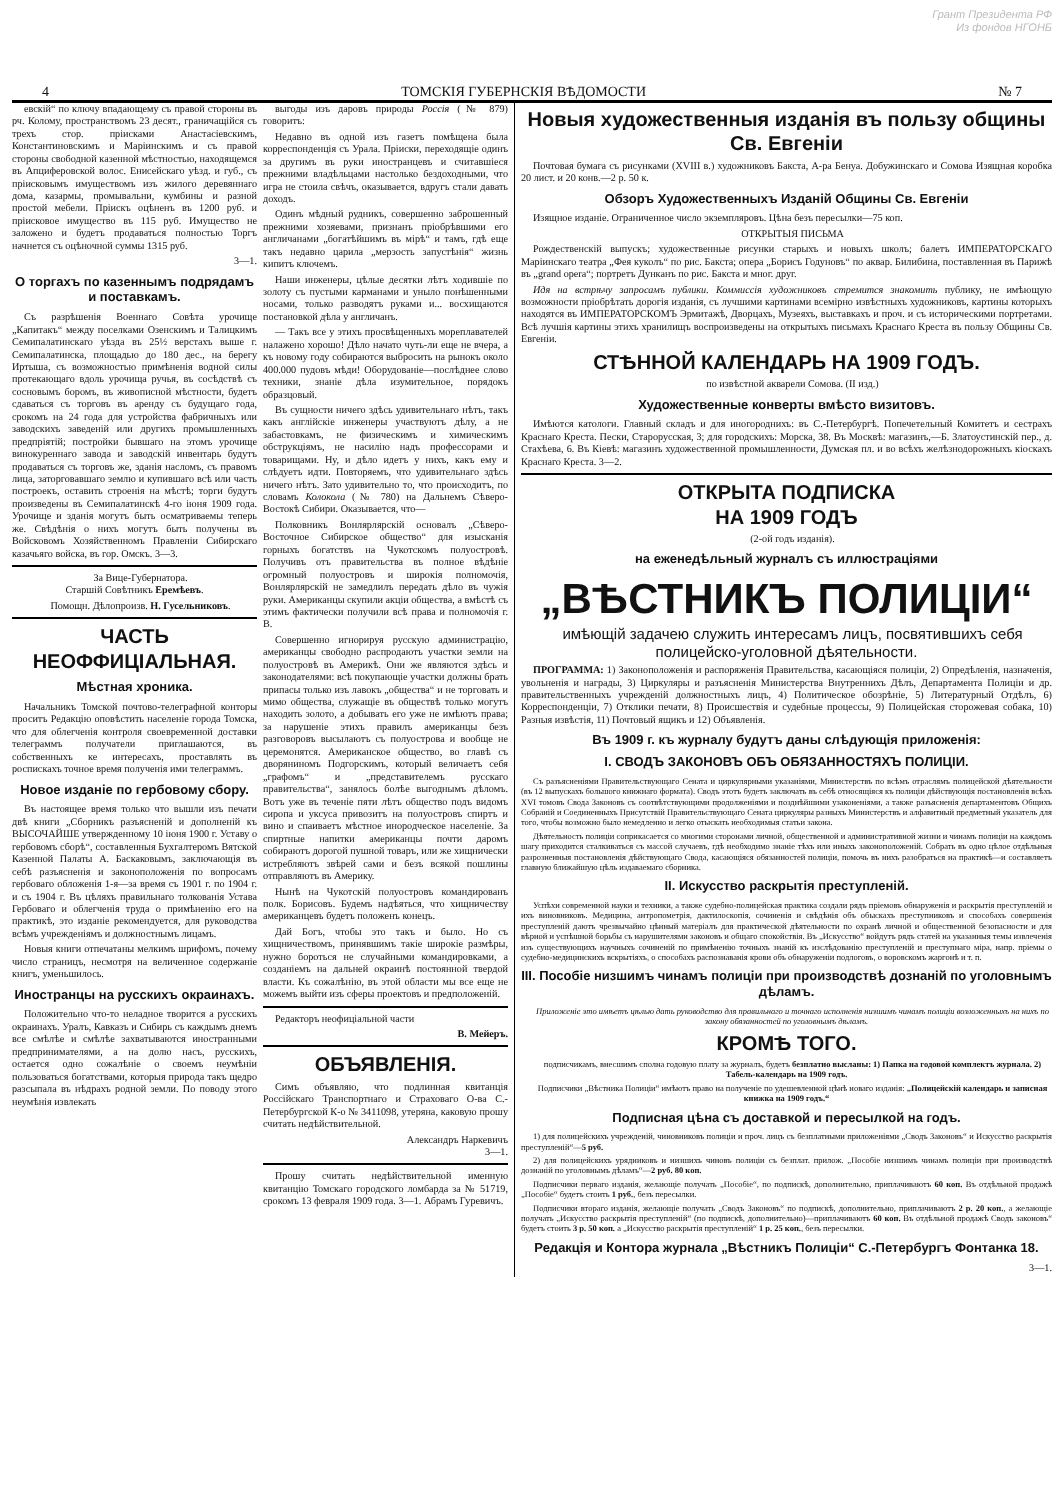Грант Президента РФ
Из фондов НГОНБ
4 ТОМСКІЯ ГУБЕРНСКІЯ ВѢДОМОСТИ № 7
евскій“ по ключу впадающему съ правой стороны въ рч. Колому, пространствомъ 23 десят., граничащійся съ трехъ стор. пріисками Анастасіевскимъ, Константиновскимъ и Маріинскимъ и съ правой стороны свободной казенной мѣстностью, находящемся въ Апциферовской волос. Енисейскаго уѣзд. и губ., съ пріисковымъ имуществомъ изъ жилого деревяннаго дома, казармы, промывальни, кумбины и разной простой мебели. Пріискъ оцѣненъ въ 1200 руб. и пріисковое имущество въ 115 руб. Имущество не заложено и будетъ продаваться полностью Торгъ начнется съ оцѣночной суммы 1315 руб.
3—1.
О торгахъ по казеннымъ подрядамъ и поставкамъ.
Съ разрѣшенія Военнаго Совѣта урочище „Капитакъ“ между поселками Озенскимъ и Талицкимъ Семипалатинскаго уѣзда въ 25½ верстахъ выше г. Семипалатинска, площадью до 180 дес., на берегу Иртыша, съ возможностью примѣненія водной силы протекающаго вдоль урочища ручья, въ сосѣдствѣ съ сосновымъ боромъ, въ живописной мѣстности, будетъ сдаваться съ торговъ въ аренду съ будущаго года, срокомъ на 24 года для устройства фабричныхъ или заводскихъ заведеній или другихъ промышленныхъ предпріятій; постройки бывшаго на этомъ урочище винокуреннаго завода и заводскій инвентарь будутъ продаваться съ торговъ же, зданія насломъ, съ правомъ лица, заторговавшаго землю и купившаго всѣ или часть построекъ, оставить строенія на мѣстѣ; торги будутъ произведены въ Семипалатинскѣ 4-го іюня 1909 года. Урочище и зданія могутъ быть осматриваемы теперь же. Свѣдѣнія о нихъ могутъ быть получены въ Войсковомъ Хозяйственномъ Правленіи Сибирскаго казачьяго войска, въ гор. Омскъ. 3—3.
За Вице-Губернатора.
Старшій Совѣтникъ Еремѣевъ.
Помощн. Дѣлопроизв. Н. Гусельниковъ.
ЧАСТЬ НЕОФФИЦІАЛЬНАЯ.
Мѣстная хроника.
Начальникъ Томской почтово-телеграфной конторы проситъ Редакцію оповѣстить населеніе города Томска, что для облегченія контроля своевременной доставки телеграммъ получатели приглашаются, въ собственныхъ ке интересахъ, проставлять въ роспискахъ точное время полученія ими телеграммъ.
Новое изданіе по гербовому сбору.
Въ настоящее время только что вышли изъ печати двѣ книги „Сборникъ разъясненій и дополненій къ ВЫСОЧАЙШЕ утвержденному 10 іюня 1900 г. Уставу о гербовомъ сборѣ“, составленныя Бухгалтеромъ Вятской Казенной Палаты А. Баскаковымъ, заключающія въ себѣ разъясненія и законоположенія по вопросамъ гербоваго обложенія 1-я—за время съ 1901 г. по 1904 г. и съ 1904 г. Въ цѣляхъ правильнаго толкованія Устава Гербоваго и облегченія труда о примѣненію его на практикѣ, это изданіе рекомендуется, для руководства всѣмъ учрежденіямъ и должностнымъ лицамъ.
Новыя книги отпечатаны мелкимъ шрифомъ, почему число страницъ, несмотря на величенное содержаніе книгъ, уменьшилось.
Иностранцы на русскихъ окраинахъ.
Положительно что-то неладное творится а русскихъ окраинахъ. Уралъ, Кавказъ и Сибирь съ каждымъ днемъ все смѣлѣе и смѣлѣе захватываются иностранными предпринимателями, а на долю насъ, русскихъ, остается одно сожалѣніе о своемъ неумѣніи пользоваться богатствами, которыя природа такъ щедро разсыпала въ нѣдрахъ родной земли. По поводу этого неумѣнія извлекать
выгоды изъ даровъ природы Россія (№ 879) говоритъ:
Недавно въ одной изъ газетъ помѣщена была корреспонденція съ Урала. Пріиски, переходящіе одинъ за другимъ въ руки иностранцевъ и считавшіеся прежними владѣльцами настолько бездоходными, что игра не стоила свѣчъ, оказывается, вдругъ стали давать доходъ.
Одинъ мѣдный рудникъ, совершенно заброшенный прежними хозяевами, признанъ пріобрѣвшими его англичанами „богатѣйшимъ въ мірѣ“ и тамъ, гдѣ еще такъ недавно царила „мерзость запустѣнія“ жизнь кипитъ ключемъ.
Наши инженеры, цѣлые десятки лѣтъ ходившіе по золоту съ пустыми карманами и уныло понѣшенными носами, только разводятъ руками и... восхищаются постановкой дѣла у англичанъ.
— Такъ все у этихъ просвѣщенныхъ мореплавателей налажено хорошо! Дѣло начато чуть-ли еще не вчера, а къ новому году собираются выбросить на рынокъ около 400.000 пудовъ мѣди! Оборудованіе—послѣднее слово техники, знаніе дѣла изумительное, порядокъ образцовый.
Въ сущности ничего здѣсь удивительнаго нѣтъ, такъ какъ англійскіе инженеры участвуютъ дѣлу, а не забастовкамъ, не физическимъ и химическимъ обструкціямъ, не насилію надъ профессорами и товарищами. Ну, и дѣло идетъ у нихъ, какъ ему и слѣдуетъ идти. Повторяемъ, что удивительнаго здѣсь ничего нѣтъ. Зато удивительно то, что происходитъ, по словамъ Колокола (№ 780) на Дальнемъ Сѣверо-Востокѣ Сибири. Оказывается, что—
Полковникъ Вонлярлярскій основалъ „Сѣверо-Восточное Сибирское общество“ для изысканія горныхъ богатствъ на Чукотскомъ полуостровѣ. Получивъ отъ правительства въ полное вѣдѣніе огромный полуостровъ и широкія полномочія, Вонлярлярскій не замедлилъ передать дѣло въ чужія руки. Американцы скупили акціи общества, а вмѣстѣ съ этимъ фактически получили всѣ права и полномочія г. В.
Совершенно игнорируя русскую администрацію, американцы свободно распродаютъ участки земли на полуостровѣ въ Америкѣ. Они же являются здѣсь и законодателями: всѣ покупающіе участки должны брать припасы только изъ лавокъ „общества“ и не торговать и мимо общества, служащіе въ обществѣ только могутъ находить золото, а добывать его уже не имѣютъ права; за нарушеніе этихъ правилъ американцы безъ разговоровъ высылаютъ съ полуострова и вообще не церемонятся. Американское общество, во главѣ съ дворяниномъ Подгорскимъ, который величаетъ себя „графомъ“ и „представителемъ русскаго правительства“, занялось болѣе выгоднымъ дѣломъ. Вотъ уже въ теченіе пяти лѣтъ общество подъ видомъ сиропа и уксуса привозитъ на полуостровъ спиртъ и вино и спаиваетъ мѣстное инородческое населеніе. За спиртные напитки американцы почти даромъ собираютъ дорогой пушной товаръ, или же хищнически истребляютъ звѣрей сами и безъ всякой пошлины отправляютъ въ Америку.
Нынѣ на Чукотскій полуостровъ командированъ полк. Борисовъ. Будемъ надѣяться, что хищничеству американцевъ будетъ положенъ конецъ.
Дай Богъ, чтобы это такъ и было. Но съ хищничествомъ, принявшимъ такіе широкіе размѣры, нужно бороться не случайными командировками, а созданіемъ на дальней окраинѣ постоянной твердой власти. Къ сожалѣнію, въ этой области мы все еще не можемъ выйти изъ сферы проектовъ и предположеній.
Редакторъ неофиціальной части
В. Мейеръ.
ОБЪЯВЛЕНІЯ.
Симъ объявляю, что подлинная квитанція Россійскаго Транспортнаго и Страховаго О-ва С.-Петербургской К-о № 3411098, утеряна, каковую прошу считать недѣйствительной.
Александръ Наркевичъ
3—1.
Прошу считать недѣйствительной именную квитанцію Томскаго городского ломбарда за № 51719, срокомъ 13 февраля 1909 года. 3—1. Абрамъ Гуревичъ.
Новыя художественныя изданія въ пользу общины Св. Евгеніи
Почтовая бумага съ рисунками (XVIII в.) художниковъ Бакста, А-ра Бенуа. Добужинскаго и Сомова Изящная коробка 20 лист. и 20 конв.—2 р. 50 к.
Обзоръ Художественныхъ Изданій Общины Св. Евгеніи
Изящное изданіе. Ограниченное число экземпляровъ. Цѣна безъ пересылки—75 коп.
ОТКРЫТЫЯ ПИСЬМА
Рождественскій выпускъ; художественные рисунки старыхъ и новыхъ школъ; балетъ ИМПЕРАТОРСКАГО Маріинскаго театра „Фея куколъ“ по рис. Бакста; опера „Борисъ Годуновъ“ по аквар. Билибина, поставленная въ Парижѣ въ „grand opera“; портретъ Дунканъ по рис. Бакста и мног. друг.
Идя на встрѣчу запросамъ публики. Коммиссія художниковъ стремится знакомить публику, не имѣющую возможности пріобрѣтать дорогія изданія, съ лучшими картинами всемірно извѣстныхъ художниковъ, картины которыхъ находятся въ ИМПЕРАТОРСКОМЪ Эрмитажѣ, Дворцахъ, Музеяхъ, выставкахъ и проч. и съ историческими портретами. Всѣ лучшія картины этихъ хранилищъ воспроизведены на открытыхъ письмахъ Краснаго Креста въ пользу Общины Св. Евгеніи.
СТѢННОЙ КАЛЕНДАРЬ НА 1909 ГОДЪ.
по извѣстной акварели Сомова. (II изд.)
Художественные конверты вмѣсто визитовъ.
Имѣются катологи. Главный складъ и для иногороднихъ: въ С.-Петербургѣ. Попечетельный Комитетъ и сестрахъ Краснаго Креста. Пески, Старорусская, 3; для городскихъ: Морска, 38. Въ Москвѣ: магазинъ,—Б. Златоустинскій пер., д. Стахѣева, 6. Въ Кіевѣ: магазинъ художественной промышленности, Думская пл. и во всѣхъ желѣзнодорожныхъ кіоскахъ Краснаго Креста. 3—2.
ОТКРЫТА ПОДПИСКА
НА 1909 ГОДЪ
(2-ой годъ изданія).
на еженедѣльный журналъ съ иллюстраціями
„ВѢСТНИКЪ ПОЛИЦІИ“
имѣющій задачею служить интересамъ лицъ, посвятившихъ себя полицейско-уголовной дѣятельности.
ПРОГРАММА: 1) Законоположенія и распоряженія Правительства, касающіяся полиціи, 2) Опредѣленія, назначенія, увольненія и награды, 3) Циркуляры и разъясненія Министерства Внутреннихъ Дѣлъ, Департамента Полиціи и др. правительственныхъ учрежденій должностныхъ лицъ, 4) Политическое обозрѣніе, 5) Литературный Отдѣлъ, 6) Корреспонденціи, 7) Отклики печати, 8) Происшествія и судебные процессы, 9) Полицейская сторожевая собака, 10) Разныя извѣстія, 11) Почтовый ящикъ и 12) Объявленія.
Въ 1909 г. къ журналу будутъ даны слѣдующія приложенія:
I. СВОДЪ ЗАКОНОВЪ ОБЪ ОБЯЗАННОСТЯХЪ ПОЛИЦІИ.
Съ разъясненіями Правительствующаго Сената и циркулярными указаніями, Министерствъ по всѣмъ отраслямъ полицейской дѣятельности (въ 12 выпускахъ большого книжнаго формата). Сводъ этотъ будетъ заключать въ себѣ относящіяся къ полиціи дѣйствующія постановленія всѣхъ XVI томовъ Свода Законовъ съ соотвѣтствующими продолженіями и позднѣйшими узаконеніями, а также разъясненія департаментовъ Общихъ Собраній и Соединенныхъ Присутствій Правительствующаго Сената циркуляры разныхъ Министерствъ и алфавитный предметный указатель для того, чтобы возможно было немедленно и легко отыскать необходимыя статьи закона.
Дѣятельность полиціи соприкасается со многими сторонами личной, общественной и административной жизни и чинамъ полиціи на каждомъ шагу приходится сталкиваться съ массой случаевъ, гдѣ необходимо знаніе тѣхъ или иныхъ законоположеній. Собрать въ одно цѣлое отдѣльныя разрозненныя постановленія дѣйствующаго Свода, касающіяся обязанностей полиціи, помочь въ нихъ разобраться на практикѣ—и составляетъ главную ближайшую цѣль издаваемаго сборника.
II. Искусство раскрытія преступленій.
Успѣхи современной науки и техники, а также судебно-полицейская практика создали рядъ пріемовъ обнаруженія и раскрытія преступленій и ихъ виновниковъ. Медицина, антропометрія, дактилоскопія, сочиненія и свѣдѣнія объ обыскахъ преступниковъ и способахъ совершенія преступленій даютъ чрезвычайно цѣнный матеріалъ для практической дѣятельности по охранѣ личной и общественной безопасности и для вѣрной и успѣшной борьбы съ нарушителями законовъ и общаго спокойствія. Въ „Искусство“ войдутъ рядъ статей на указанныя темы извлеченія изъ существующихъ научныхъ сочиненій по примѣненію точныхъ знаній къ изслѣдованію преступленій и преступнаго міра, напр. пріемы о судебно-медицинскихъ вскрытіяхъ, о способахъ распознаванія крови объ обнаруженіи подлоговъ, о воровскомъ жаргонѣ и т. п.
III. Пособіе низшимъ чинамъ полиціи при производствѣ дознаній по уголовнымъ дѣламъ.
Приложеніе это имѣетъ цѣлью дать руководство для правильнаго и точнаго исполненія низшимъ чинамъ полиціи возложенныхъ на нихъ по закону обязанностей по уголовнымъ дѣламъ.
КРОМѢ ТОГО.
подписчикамъ, внесшимъ сполна годовую плату за журналъ, будетъ безплатно высланы: 1) Папка на годовой комплектъ журнала. 2) Табель-календарь на 1909 годъ.
Подписчики „Вѣстника Полиціи“ имѣютъ право на полученіе по удешевленной цѣнѣ новаго изданія: „Полицейскій календарь и записная книжка на 1909 годъ.“
Подписная цѣна съ доставкой и пересылкой на годъ.
1) для полицейскихъ учрежденій, чиновниковъ полиціи и проч. лицъ съ безплатными приложеніями „Сводъ Законовъ“ и Искусство раскрытія преступленій“—5 руб.
2) для полицейскихъ урядниковъ и низшихъ чиновъ полиціи съ безплат. прилож. „Пособіе низшимъ чинамъ полиціи при производствѣ дознаній по уголовнымъ дѣламъ“—2 руб. 80 коп.
Подписчики перваго изданія, желающіе получать „Пособіе“, по подпискѣ, дополнительно, приплачиваютъ 60 коп. Въ отдѣльной продажѣ „Пособіе“ будетъ стоить 1 руб., безъ пересылки.
Подписчики втораго изданія, желающіе получать „Сводъ Законовъ“ по подпискѣ, дополнительно, приплачиваютъ 2 р. 20 коп., а желающіе получать „Искусство раскрытія преступленій“ (по подпискѣ, дополнительно)—приплачиваютъ 60 коп. Въ отдѣльной продажѣ Сводъ законовъ“ будетъ стоить 3 р. 50 коп. а „Искусство раскрытія преступленій“ 1 р. 25 коп., безъ пересылки.
Редакція и Контора журнала „Вѣстникъ Полиціи“ С.-Петербургъ Фонтанка 18.
3—1.